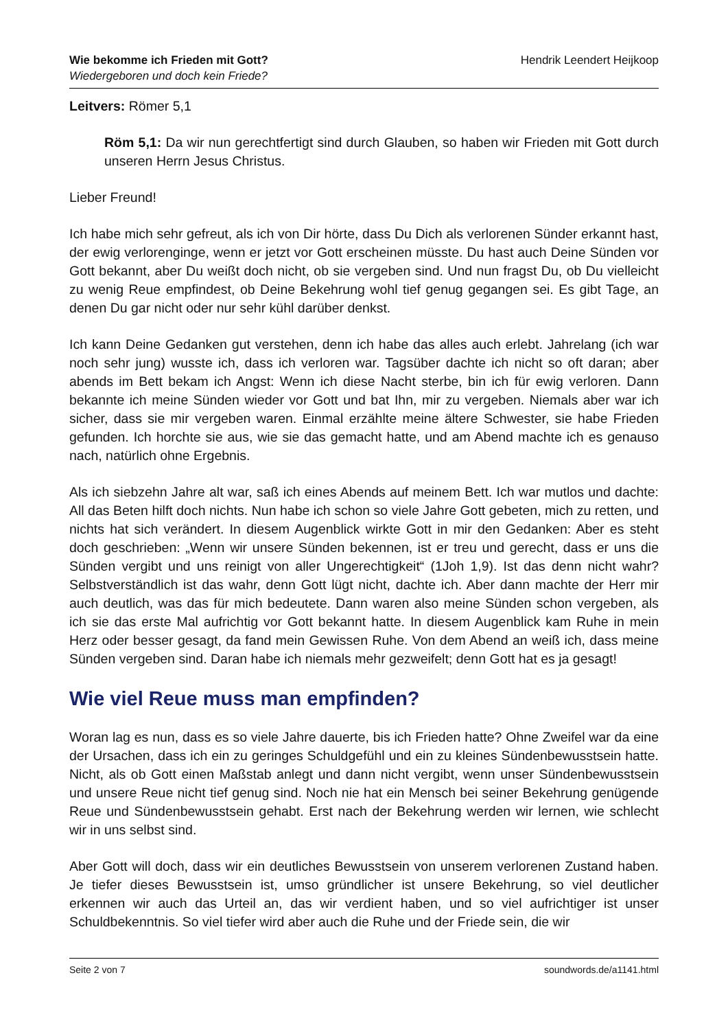Wie bekomme ich Frieden mit Gott?
Wiedergeboren und doch kein Friede?
Hendrik Leendert Heijkoop
Leitvers: Römer 5,1
Röm 5,1: Da wir nun gerechtfertigt sind durch Glauben, so haben wir Frieden mit Gott durch unseren Herrn Jesus Christus.
Lieber Freund!
Ich habe mich sehr gefreut, als ich von Dir hörte, dass Du Dich als verlorenen Sünder erkannt hast, der ewig verlorenginge, wenn er jetzt vor Gott erscheinen müsste. Du hast auch Deine Sünden vor Gott bekannt, aber Du weißt doch nicht, ob sie vergeben sind. Und nun fragst Du, ob Du vielleicht zu wenig Reue empfindest, ob Deine Bekehrung wohl tief genug gegangen sei. Es gibt Tage, an denen Du gar nicht oder nur sehr kühl darüber denkst.
Ich kann Deine Gedanken gut verstehen, denn ich habe das alles auch erlebt. Jahrelang (ich war noch sehr jung) wusste ich, dass ich verloren war. Tagsüber dachte ich nicht so oft daran; aber abends im Bett bekam ich Angst: Wenn ich diese Nacht sterbe, bin ich für ewig verloren. Dann bekannte ich meine Sünden wieder vor Gott und bat Ihn, mir zu vergeben. Niemals aber war ich sicher, dass sie mir vergeben waren. Einmal erzählte meine ältere Schwester, sie habe Frieden gefunden. Ich horchte sie aus, wie sie das gemacht hatte, und am Abend machte ich es genauso nach, natürlich ohne Ergebnis.
Als ich siebzehn Jahre alt war, saß ich eines Abends auf meinem Bett. Ich war mutlos und dachte: All das Beten hilft doch nichts. Nun habe ich schon so viele Jahre Gott gebeten, mich zu retten, und nichts hat sich verändert. In diesem Augenblick wirkte Gott in mir den Gedanken: Aber es steht doch geschrieben: „Wenn wir unsere Sünden bekennen, ist er treu und gerecht, dass er uns die Sünden vergibt und uns reinigt von aller Ungerechtigkeit“ (1Joh 1,9). Ist das denn nicht wahr? Selbstverständlich ist das wahr, denn Gott lügt nicht, dachte ich. Aber dann machte der Herr mir auch deutlich, was das für mich bedeutete. Dann waren also meine Sünden schon vergeben, als ich sie das erste Mal aufrichtig vor Gott bekannt hatte. In diesem Augenblick kam Ruhe in mein Herz oder besser gesagt, da fand mein Gewissen Ruhe. Von dem Abend an weiß ich, dass meine Sünden vergeben sind. Daran habe ich niemals mehr gezweifelt; denn Gott hat es ja gesagt!
Wie viel Reue muss man empfinden?
Woran lag es nun, dass es so viele Jahre dauerte, bis ich Frieden hatte? Ohne Zweifel war da eine der Ursachen, dass ich ein zu geringes Schuldgefühl und ein zu kleines Sündenbewusstsein hatte. Nicht, als ob Gott einen Maßstab anlegt und dann nicht vergibt, wenn unser Sündenbewusstsein und unsere Reue nicht tief genug sind. Noch nie hat ein Mensch bei seiner Bekehrung genügende Reue und Sündenbewusstsein gehabt. Erst nach der Bekehrung werden wir lernen, wie schlecht wir in uns selbst sind.
Aber Gott will doch, dass wir ein deutliches Bewusstsein von unserem verlorenen Zustand haben. Je tiefer dieses Bewusstsein ist, umso gründlicher ist unsere Bekehrung, so viel deutlicher erkennen wir auch das Urteil an, das wir verdient haben, und so viel aufrichtiger ist unser Schuldbekenntnis. So viel tiefer wird aber auch die Ruhe und der Friede sein, die wir
Seite 2 von 7 soundwords.de/a1141.html